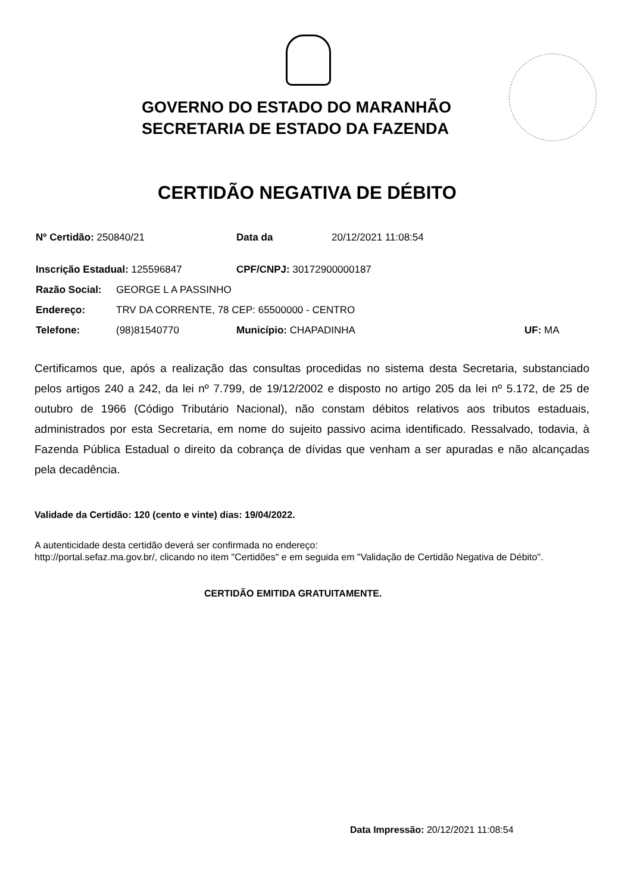GOVERNO DO ESTADO DO MARANHÃO
SECRETARIA DE ESTADO DA FAZENDA
CERTIDÃO NEGATIVA DE DÉBITO
Nº Certidão: 250840/21 Data da 20/12/2021 11:08:54
Inscrição Estadual: 125596847 CPF/CNPJ: 30172900000187
Razão Social: GEORGE L A PASSINHO
Endereço: TRV DA CORRENTE, 78 CEP: 65500000 - CENTRO
Telefone: (98)81540770 Município: CHAPADINHA UF: MA
Certificamos que, após a realização das consultas procedidas no sistema desta Secretaria, substanciado pelos artigos 240 a 242, da lei nº 7.799, de 19/12/2002 e disposto no artigo 205 da lei nº 5.172, de 25 de outubro de 1966 (Código Tributário Nacional), não constam débitos relativos aos tributos estaduais, administrados por esta Secretaria, em nome do sujeito passivo acima identificado. Ressalvado, todavia, à Fazenda Pública Estadual o direito da cobrança de dívidas que venham a ser apuradas e não alcançadas pela decadência.
Validade da Certidão: 120 (cento e vinte) dias: 19/04/2022.
A autenticidade desta certidão deverá ser confirmada no endereço:
http://portal.sefaz.ma.gov.br/, clicando no item "Certidões" e em seguida em "Validação de Certidão Negativa de Débito".
CERTIDÃO EMITIDA GRATUITAMENTE.
Data Impressão: 20/12/2021 11:08:54